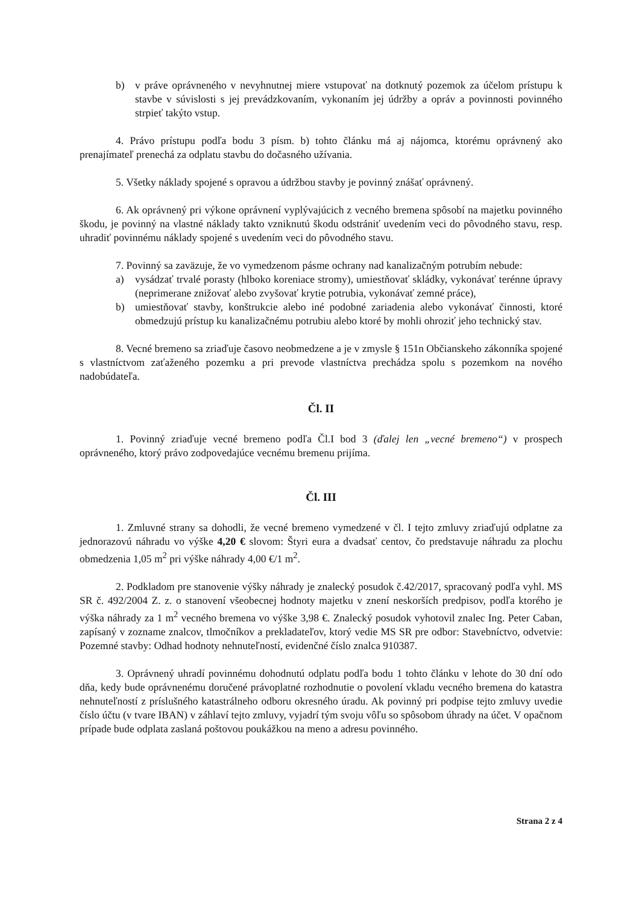b) v práve oprávneného v nevyhnutnej miere vstupovať na dotknutý pozemok za účelom prístupu k stavbe v súvislosti s jej prevádzkovaním, vykonaním jej údržby a opráv a povinnosti povinného strpieť takýto vstup.
4. Právo prístupu podľa bodu 3 písm. b) tohto článku má aj nájomca, ktorému oprávnený ako prenajímateľ prenechá za odplatu stavbu do dočasného užívania.
5. Všetky náklady spojené s opravou a údržbou stavby je povinný znášať oprávnený.
6. Ak oprávnený pri výkone oprávnení vyplývajúcich z vecného bremena spôsobí na majetku povinného škodu, je povinný na vlastné náklady takto vzniknutú škodu odstrániť uvedením veci do pôvodného stavu, resp. uhradiť povinnému náklady spojené s uvedením veci do pôvodného stavu.
7. Povinný sa zaväzuje, že vo vymedzenom pásme ochrany nad kanalizačným potrubím nebude:
a) vysádzať trvalé porasty (hlboko koreniace stromy), umiestňovať skládky, vykonávať terénne úpravy (neprimerane znižovať alebo zvyšovať krytie potrubia, vykonávať zemné práce),
b) umiestňovať stavby, konštrukcie alebo iné podobné zariadenia alebo vykonávať činnosti, ktoré obmedzujú prístup ku kanalizačnému potrubiu alebo ktoré by mohli ohroziť jeho technický stav.
8. Vecné bremeno sa zriaďuje časovo neobmedzene a je v zmysle § 151n Občianskeho zákonníka spojené s vlastníctvom zaťaženého pozemku a pri prevode vlastníctva prechádza spolu s pozemkom na nového nadobúdateľa.
Čl. II
1. Povinný zriaďuje vecné bremeno podľa Čl.I bod 3 (ďalej len „vecné bremeno“) v prospech oprávneného, ktorý právo zodpovedajúce vecnému bremenu prijíma.
Čl. III
1. Zmluvné strany sa dohodli, že vecné bremeno vymedzené v čl. I tejto zmluvy zriaďujú odplatne za jednorazovú náhradu vo výške 4,20 € slovom: Štyri eura a dvadsať centov, čo predstavuje náhradu za plochu obmedzenia 1,05 m<sup>2</sup> pri výške náhrady 4,00 €/1 m<sup>2</sup>.
2. Podkladom pre stanovenie výšky náhrady je znalecký posudok č.42/2017, spracovaný podľa vyhl. MS SR č. 492/2004 Z. z. o stanovení všeobecnej hodnoty majetku v znení neskorších predpisov, podľa ktorého je výška náhrady za 1 m<sup>2</sup> vecného bremena vo výške 3,98 €. Znalecký posudok vyhotovil znalec Ing. Peter Caban, zapísaný v zozname znalcov, tlmočníkov a prekladateľov, ktorý vedie MS SR pre odbor: Stavebníctvo, odvetvie: Pozemné stavby: Odhad hodnoty nehnuteľností, evidenčné číslo znalca 910387.
3. Oprávnený uhradí povinnému dohodnutú odplatu podľa bodu 1 tohto článku v lehote do 30 dní odo dňa, kedy bude oprávnenému doručené právoplatné rozhodnutie o povolení vkladu vecného bremena do katastra nehnuteľností z príslušného katastrálneho odboru okresného úradu. Ak povinný pri podpise tejto zmluvy uvedie číslo účtu (v tvare IBAN) v záhlaví tejto zmluvy, vyjadrí tým svoju vôľu so spôsobom úhrady na účet. V opačnom prípade bude odplata zaslaná poštovou poukážkou na meno a adresu povinného.
Strana 2 z 4